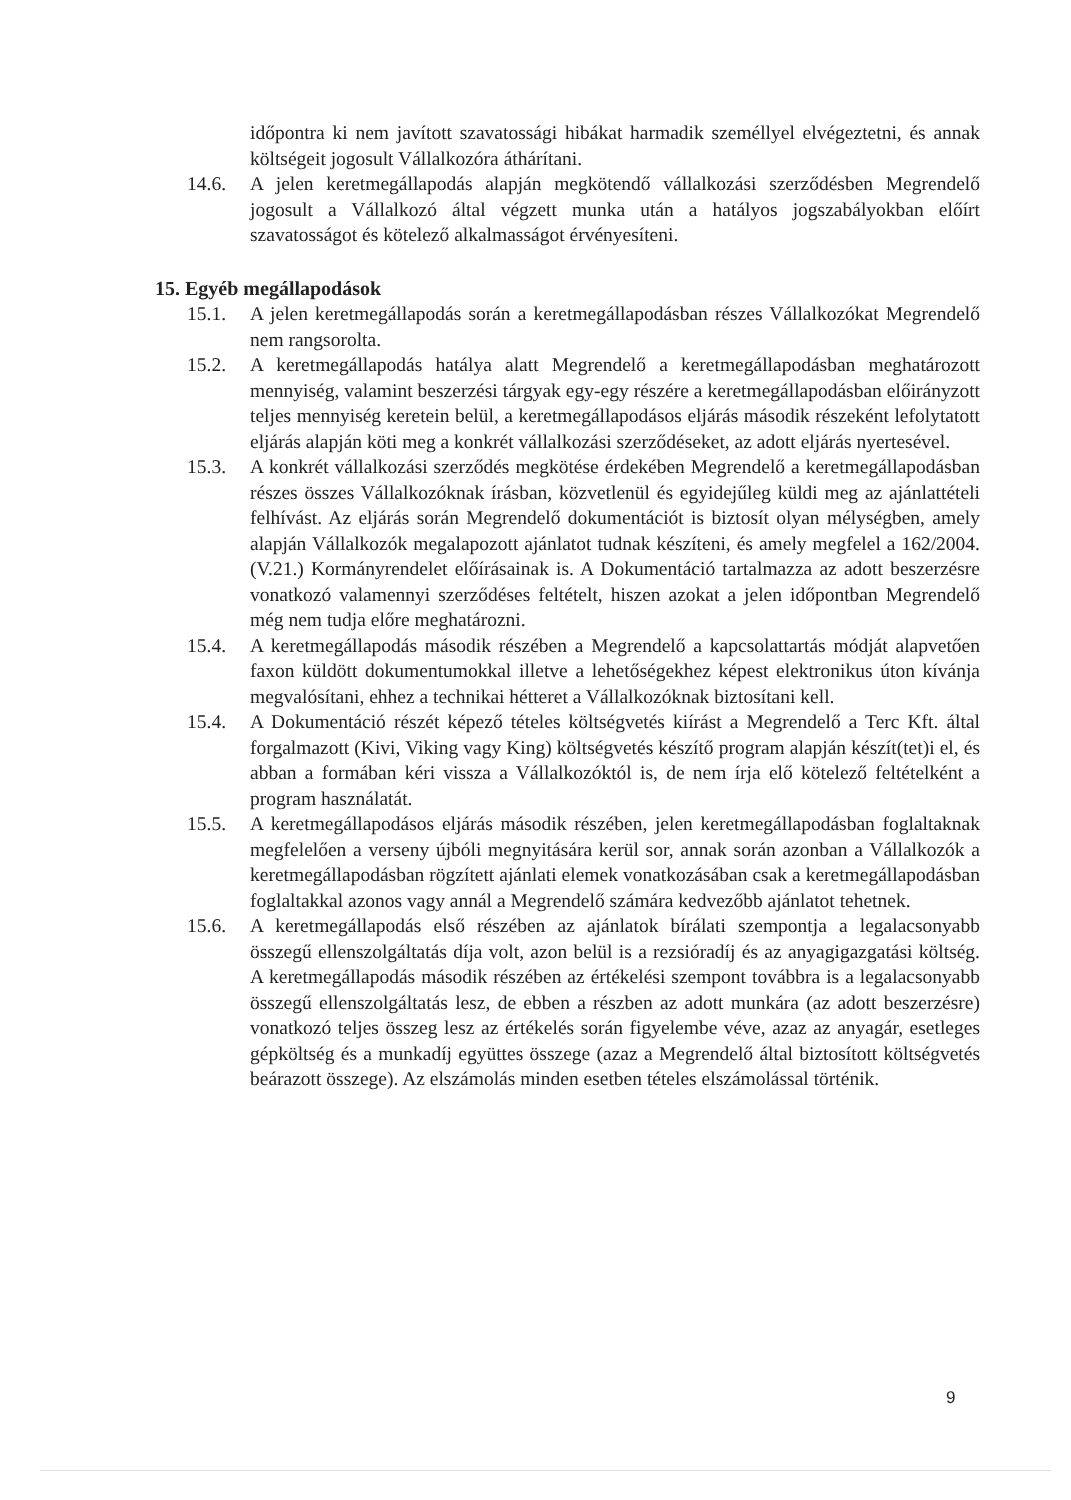időpontra ki nem javított szavatossági hibákat harmadik személlyel elvégeztetni, és annak költségeit jogosult Vállalkozóra áthárítani.
14.6. A jelen keretmegállapodás alapján megkötendő vállalkozási szerződésben Megrendelő jogosult a Vállalkozó által végzett munka után a hatályos jogszabályokban előírt szavatosságot és kötelező alkalmasságot érvényesíteni.
15. Egyéb megállapodások
15.1. A jelen keretmegállapodás során a keretmegállapodásban részes Vállalkozókat Megrendelő nem rangsorolta.
15.2. A keretmegállapodás hatálya alatt Megrendelő a keretmegállapodásban meghatározott mennyiség, valamint beszerzési tárgyak egy-egy részére a keretmegállapodásban előirányzott teljes mennyiség keretein belül, a keretmegállapodásos eljárás második részeként lefolytatott eljárás alapján köti meg a konkrét vállalkozási szerződéseket, az adott eljárás nyertesével.
15.3. A konkrét vállalkozási szerződés megkötése érdekében Megrendelő a keretmegállapodásban részes összes Vállalkozóknak írásban, közvetlenül és egyidejűleg küldi meg az ajánlattételi felhívást. Az eljárás során Megrendelő dokumentációt is biztosít olyan mélységben, amely alapján Vállalkozók megalapozott ajánlatot tudnak készíteni, és amely megfelel a 162/2004. (V.21.) Kormányrendelet előírásainak is. A Dokumentáció tartalmazza az adott beszerzésre vonatkozó valamennyi szerződéses feltételt, hiszen azokat a jelen időpontban Megrendelő még nem tudja előre meghatározni.
15.4. A keretmegállapodás második részében a Megrendelő a kapcsolattartás módját alapvetően faxon küldött dokumentumokkal illetve a lehetőségekhez képest elektronikus úton kívánja megvalósítani, ehhez a technikai hétteret a Vállalkozóknak biztosítani kell.
15.4. A Dokumentáció részét képező tételes költségvetés kiírást a Megrendelő a Terc Kft. által forgalmazott (Kivi, Viking vagy King) költségvetés készítő program alapján készít(tet)i el, és abban a formában kéri vissza a Vállalkozóktól is, de nem írja elő kötelező feltételként a program használatát.
15.5. A keretmegállapodásos eljárás második részében, jelen keretmegállapodásban foglaltaknak megfelelően a verseny újbóli megnyitására kerül sor, annak során azonban a Vállalkozók a keretmegállapodásban rögzített ajánlati elemek vonatkozásában csak a keretmegállapodásban foglaltakkal azonos vagy annál a Megrendelő számára kedvezőbb ajánlatot tehetnek.
15.6. A keretmegállapodás első részében az ajánlatok bírálati szempontja a legalacsonyabb összegű ellenszolgáltatás díja volt, azon belül is a rezsióradíj és az anyagigazgatási költség. A keretmegállapodás második részében az értékelési szempont továbbra is a legalacsonyabb összegű ellenszolgáltatás lesz, de ebben a részben az adott munkára (az adott beszerzésre) vonatkozó teljes összeg lesz az értékelés során figyelembe véve, azaz az anyagár, esetleges gépköltség és a munkadíj együttes összege (azaz a Megrendelő által biztosított költségvetés beárazott összege). Az elszámolás minden esetben tételes elszámolással történik.
9